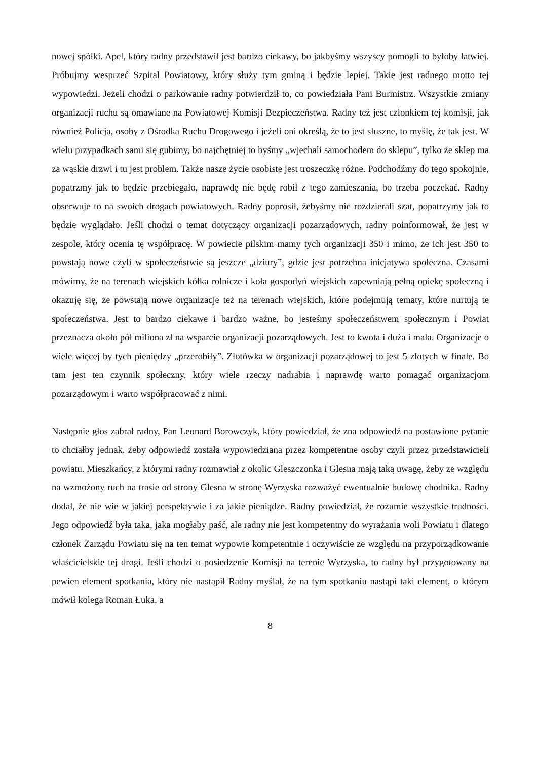nowej spółki. Apel, który radny przedstawił jest bardzo ciekawy, bo jakbyśmy wszyscy pomogli to byłoby łatwiej. Próbujmy wesprzeć Szpital Powiatowy, który służy tym gminą i będzie lepiej. Takie jest radnego motto tej wypowiedzi. Jeżeli chodzi o parkowanie radny potwierdził to, co powiedziała Pani Burmistrz. Wszystkie zmiany organizacji ruchu są omawiane na Powiatowej Komisji Bezpieczeństwa. Radny też jest członkiem tej komisji, jak również Policja, osoby z Ośrodka Ruchu Drogowego i jeżeli oni określą, że to jest słuszne, to myślę, że tak jest. W wielu przypadkach sami się gubimy, bo najchętniej to byśmy „wjechali samochodem do sklepu”, tylko że sklep ma za wąskie drzwi i tu jest problem. Także nasze życie osobiste jest troszeczkę różne. Podchodźmy do tego spokojnie, popatrzmy jak to będzie przebiegało, naprawdę nie będę robił z tego zamieszania, bo trzeba poczekać. Radny obserwuje to na swoich drogach powiatowych. Radny poprosił, żebyśmy nie rozdzierali szat, popatrzymy jak to będzie wyglądało. Jeśli chodzi o temat dotyczący organizacji pozarządowych, radny poinformował, że jest w zespole, który ocenia tę współpracę. W powiecie pilskim mamy tych organizacji 350 i mimo, że ich jest 350 to powstają nowe czyli w społeczeństwie są jeszcze „dziury”, gdzie jest potrzebna inicjatywa społeczna. Czasami mówimy, że na terenach wiejskich kółka rolnicze i koła gospodyń wiejskich zapewniają pełną opiekę społeczną i okazuję się, że powstają nowe organizacje też na terenach wiejskich, które podejmują tematy, które nurtują te społeczeństwa. Jest to bardzo ciekawe i bardzo ważne, bo jesteśmy społeczeństwem społecznym i Powiat przeznacza około pół miliona zł na wsparcie organizacji pozarządowych. Jest to kwota i duża i mała. Organizacje o wiele więcej by tych pieniędzy „przerobiły”. Złotówka w organizacji pozarządowej to jest 5 złotych w finale. Bo tam jest ten czynnik społeczny, który wiele rzeczy nadrabia i naprawdę warto pomagać organizacjom pozarządowym i warto współpracować z nimi.
Następnie głos zabrał radny, Pan Leonard Borowczyk, który powiedział, że zna odpowiedź na postawione pytanie to chciałby jednak, żeby odpowiedź została wypowiedziana przez kompetentne osoby czyli przez przedstawicieli powiatu. Mieszkańcy, z którymi radny rozmawiał z okolic Gleszczonka i Glesna mają taką uwagę, żeby ze względu na wzmożony ruch na trasie od strony Glesna w stronę Wyrzyska rozważyć ewentualnie budowę chodnika. Radny dodał, że nie wie w jakiej perspektywie i za jakie pieniądze. Radny powiedział, że rozumie wszystkie trudności. Jego odpowiedź była taka, jaka mogłaby paść, ale radny nie jest kompetentny do wyrażania woli Powiatu i dlatego członek Zarządu Powiatu się na ten temat wypowie kompetentnie i oczywiście ze względu na przyporządkowanie właścicielskie tej drogi. Jeśli chodzi o posiedzenie Komisji na terenie Wyrzyska, to radny był przygotowany na pewien element spotkania, który nie nastąpił Radny myślał, że na tym spotkaniu nastąpi taki element, o którym mówił kolega Roman Łuka, a
8